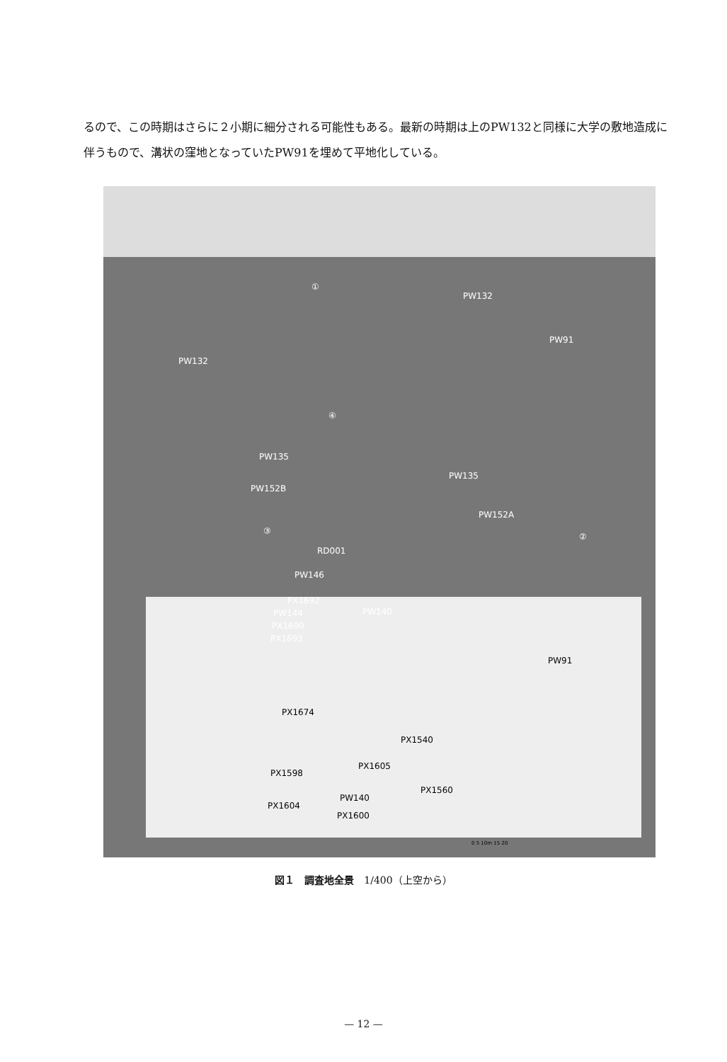るので、この時期はさらに２小期に細分される可能性もある。最新の時期は上のPW132と同様に大学の敷地造成に伴うもので、溝状の窪地となっていたPW91を埋めて平地化している。
①
PW132
PW91
PW132
④
PW135
PW135
PW152B
PW152A
③
②
RD001
PW146
PX1692
PW144 PW140
PX1690
PX1693
PW91
PX1674
PX1540
PX1605
PX1598
PW140
PX1560
PX1604
PX1600
0 5 10m 15 20
図１　調査地全景　1/400（上空から）
— 12 —